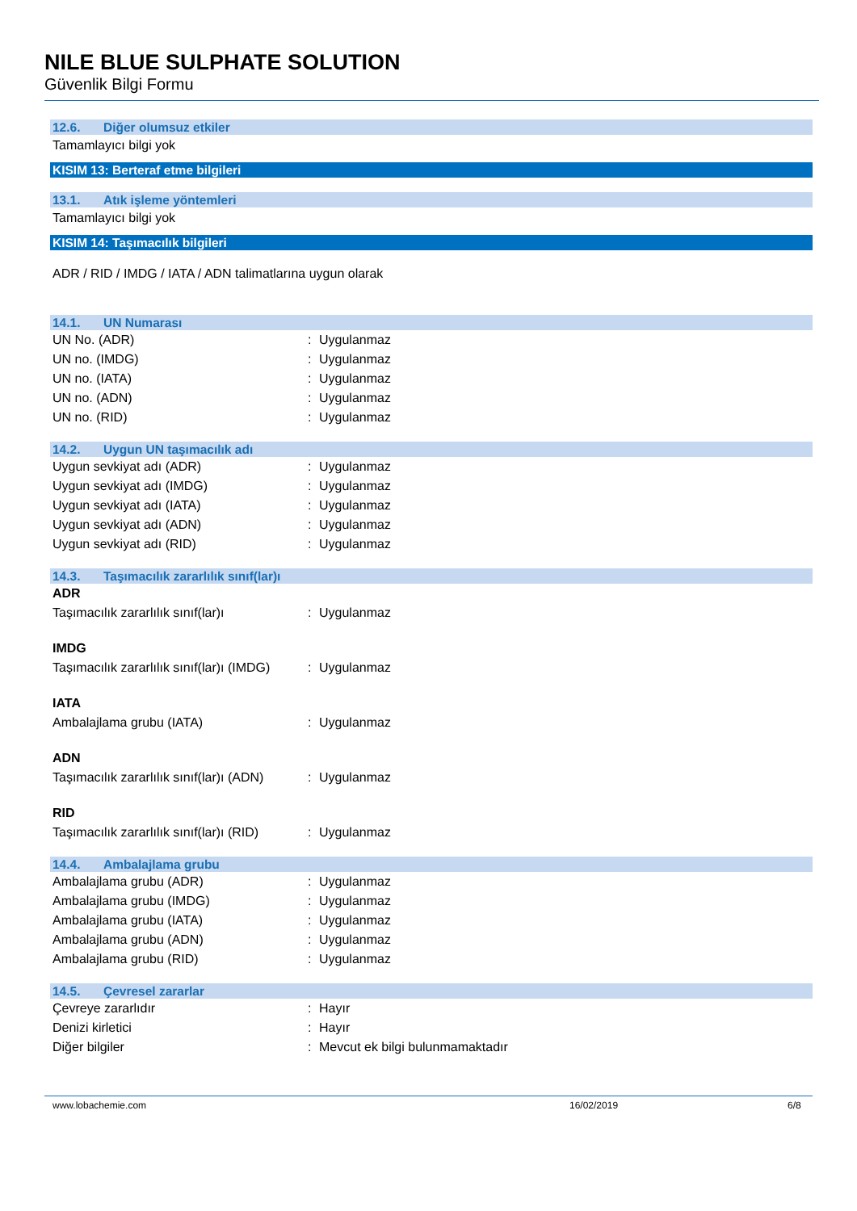NILE BLUE SULPHATE SOLUTION
Güvenlik Bilgi Formu
12.6. Diğer olumsuz etkiler
Tamamlayıcı bilgi yok
KISIM 13: Berteraf etme bilgileri
13.1. Atık işleme yöntemleri
Tamamlayıcı bilgi yok
KISIM 14: Taşımacılık bilgileri
ADR / RID / IMDG / IATA / ADN talimatlarına uygun olarak
14.1. UN Numarası
UN No. (ADR) : Uygulanmaz
UN no. (IMDG) : Uygulanmaz
UN no. (IATA) : Uygulanmaz
UN no. (ADN) : Uygulanmaz
UN no. (RID) : Uygulanmaz
14.2. Uygun UN taşımacılık adı
Uygun sevkiyat adı (ADR) : Uygulanmaz
Uygun sevkiyat adı (IMDG) : Uygulanmaz
Uygun sevkiyat adı (IATA) : Uygulanmaz
Uygun sevkiyat adı (ADN) : Uygulanmaz
Uygun sevkiyat adı (RID) : Uygulanmaz
14.3. Taşımacılık zararlılık sınıf(lar)ı
ADR
Taşımacılık zararlılık sınıf(lar)ı
: Uygulanmaz
IMDG
Taşımacılık zararlılık sınıf(lar)ı (IMDG)
: Uygulanmaz
IATA
Ambalajlama grubu (IATA) : Uygulanmaz
ADN
Taşımacılık zararlılık sınıf(lar)ı (ADN)
: Uygulanmaz
RID
Taşımacılık zararlılık sınıf(lar)ı (RID)
: Uygulanmaz
14.4. Ambalajlama grubu
Ambalajlama grubu (ADR) : Uygulanmaz
Ambalajlama grubu (IMDG) : Uygulanmaz
Ambalajlama grubu (IATA) : Uygulanmaz
Ambalajlama grubu (ADN) : Uygulanmaz
Ambalajlama grubu (RID) : Uygulanmaz
14.5. Çevresel zararlar
Çevreye zararlıdır : Hayır
Denizi kirletici : Hayır
Diğer bilgiler : Mevcut ek bilgi bulunmamaktadır
www.lobachemie.com 16/02/2019 6/8